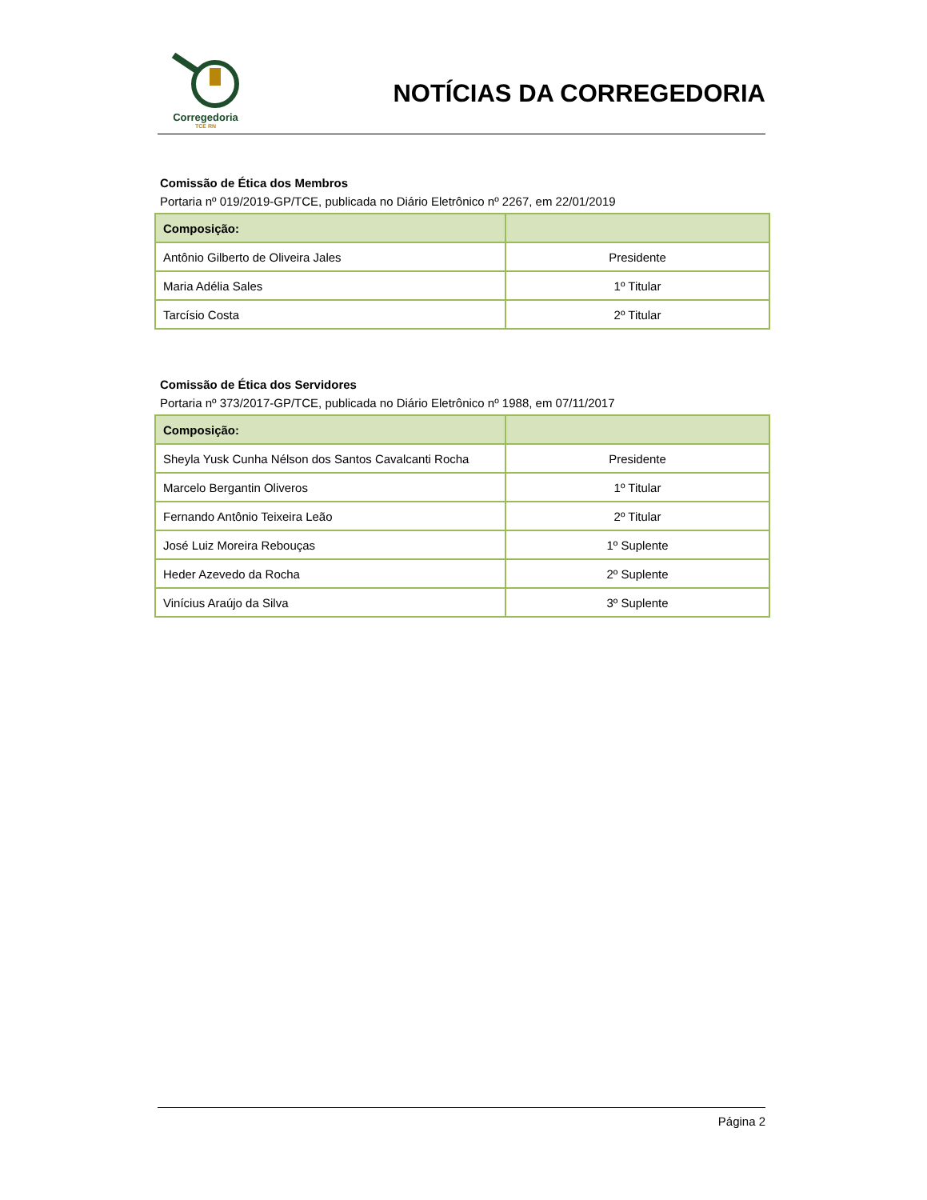Corregedoria
TCE RN
NOTÍCIAS DA CORREGEDORIA
Comissão de Ética dos Membros
Portaria nº 019/2019-GP/TCE, publicada no Diário Eletrônico nº 2267, em 22/01/2019
| Composição: | |
| --- | --- |
| Antônio Gilberto de Oliveira Jales | Presidente |
| Maria Adélia Sales | 1º Titular |
| Tarcísio Costa | 2º Titular |
Comissão de Ética dos Servidores
Portaria nº 373/2017-GP/TCE, publicada no Diário Eletrônico nº 1988, em 07/11/2017
| Composição: | |
| --- | --- |
| Sheyla Yusk Cunha Nélson dos Santos Cavalcanti Rocha | Presidente |
| Marcelo Bergantin Oliveros | 1º Titular |
| Fernando Antônio Teixeira Leão | 2º Titular |
| José Luiz Moreira Rebouças | 1º Suplente |
| Heder Azevedo da Rocha | 2º Suplente |
| Vinícius Araújo da Silva | 3º Suplente |
Página 2